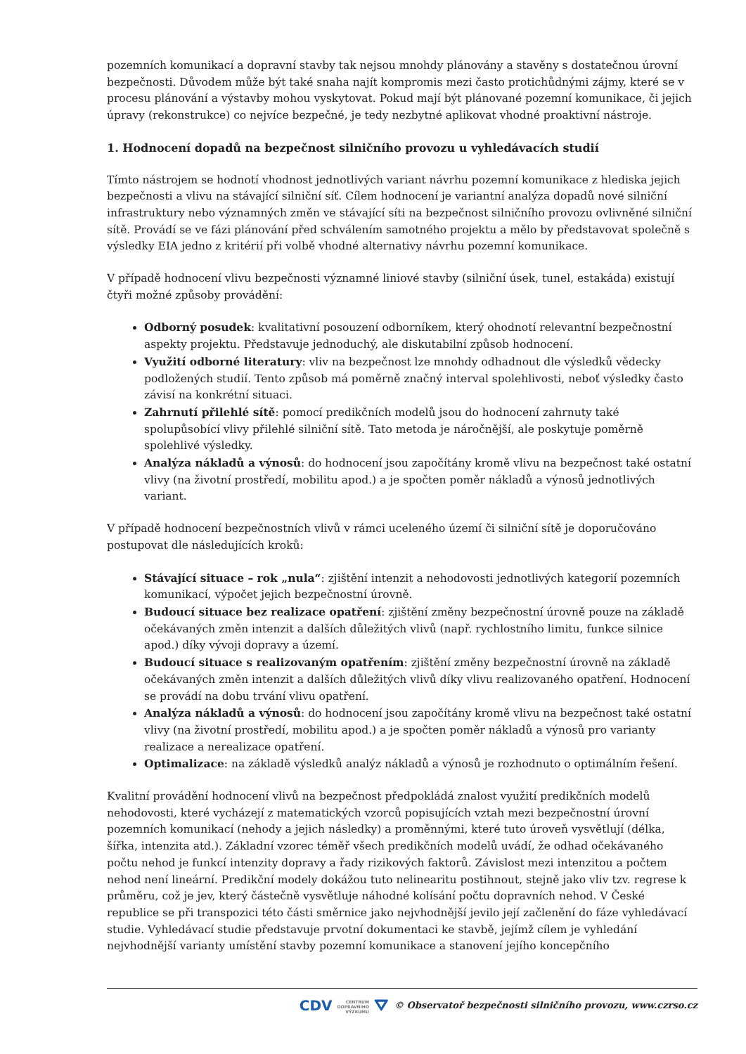pozemních komunikací a dopravní stavby tak nejsou mnohdy plánovány a stavěny s dostatečnou úrovní bezpečnosti. Důvodem může být také snaha najít kompromis mezi často protichůdnými zájmy, které se v procesu plánování a výstavby mohou vyskytovat. Pokud mají být plánované pozemní komunikace, či jejich úpravy (rekonstrukce) co nejvíce bezpečné, je tedy nezbytné aplikovat vhodné proaktivní nástroje.
1. Hodnocení dopadů na bezpečnost silničního provozu u vyhledávacích studií
Tímto nástrojem se hodnotí vhodnost jednotlivých variant návrhu pozemní komunikace z hlediska jejich bezpečnosti a vlivu na stávající silniční síť. Cílem hodnocení je variantní analýza dopadů nové silniční infrastruktury nebo významných změn ve stávající síti na bezpečnost silničního provozu ovlivněné silniční sítě. Provádí se ve fázi plánování před schválením samotného projektu a mělo by představovat společně s výsledky EIA jedno z kritérií při volbě vhodné alternativy návrhu pozemní komunikace.
V případě hodnocení vlivu bezpečnosti významné liniové stavby (silniční úsek, tunel, estakáda) existují čtyři možné způsoby provádění:
Odborný posudek: kvalitativní posouzení odborníkem, který ohodnotí relevantní bezpečnostní aspekty projektu. Představuje jednoduchý, ale diskutabilní způsob hodnocení.
Využití odborné literatury: vliv na bezpečnost lze mnohdy odhadnout dle výsledků vědecky podložených studií. Tento způsob má poměrně značný interval spolehlivosti, neboť výsledky často závisí na konkrétní situaci.
Zahrnutí přilehlé sítě: pomocí predikčních modelů jsou do hodnocení zahrnuty také spolupůsobící vlivy přilehlé silniční sítě. Tato metoda je náročnější, ale poskytuje poměrně spolehlivé výsledky.
Analýza nákladů a výnosů: do hodnocení jsou započítány kromě vlivu na bezpečnost také ostatní vlivy (na životní prostředí, mobilitu apod.) a je spočten poměr nákladů a výnosů jednotlivých variant.
V případě hodnocení bezpečnostních vlivů v rámci uceleného území či silniční sítě je doporučováno postupovat dle následujících kroků:
Stávající situace – rok „nula“: zjištění intenzit a nehodovosti jednotlivých kategorií pozemních komunikací, výpočet jejich bezpečnostní úrovně.
Budoucí situace bez realizace opatření: zjištění změny bezpečnostní úrovně pouze na základě očekávaných změn intenzit a dalších důležitých vlivů (např. rychlostního limitu, funkce silnice apod.) díky vývoji dopravy a území.
Budoucí situace s realizovaným opatřením: zjištění změny bezpečnostní úrovně na základě očekávaných změn intenzit a dalších důležitých vlivů díky vlivu realizovaného opatření. Hodnocení se provádí na dobu trvání vlivu opatření.
Analýza nákladů a výnosů: do hodnocení jsou započítány kromě vlivu na bezpečnost také ostatní vlivy (na životní prostředí, mobilitu apod.) a je spočten poměr nákladů a výnosů pro varianty realizace a nerealizace opatření.
Optimalizace: na základě výsledků analýz nákladů a výnosů je rozhodnuto o optimálním řešení.
Kvalitní provádění hodnocení vlivů na bezpečnost předpokládá znalost využití predikčních modelů nehodovosti, které vycházejí z matematických vzorců popisujících vztah mezi bezpečnostní úrovní pozemních komunikací (nehody a jejich následky) a proměnnými, které tuto úroveň vysvětlují (délka, šířka, intenzita atd.). Základní vzorec téměř všech predikčních modelů uvádí, že odhad očekávaného počtu nehod je funkcí intenzity dopravy a řady rizikových faktorů. Závislost mezi intenzitou a počtem nehod není lineární. Predikční modely dokážou tuto nelinearitu postihnout, stejně jako vliv tzv. regrese k průměru, což je jev, který částečně vysvětluje náhodné kolísání počtu dopravních nehod. V České republice se při transpozici této části směrnice jako nejvhodnější jevilo její začlenění do fáze vyhledávací studie. Vyhledávací studie představuje prvotní dokumentaci ke stavbě, jejímž cílem je vyhledání nejvhodnější varianty umístění stavby pozemní komunikace a stanovení jejího koncepčního
CDV CENTRUM
DOPRAVNÍHO
VÝZKUMU ⛛ © Observatoř bezpečnosti silničního provozu, www.czrso.cz